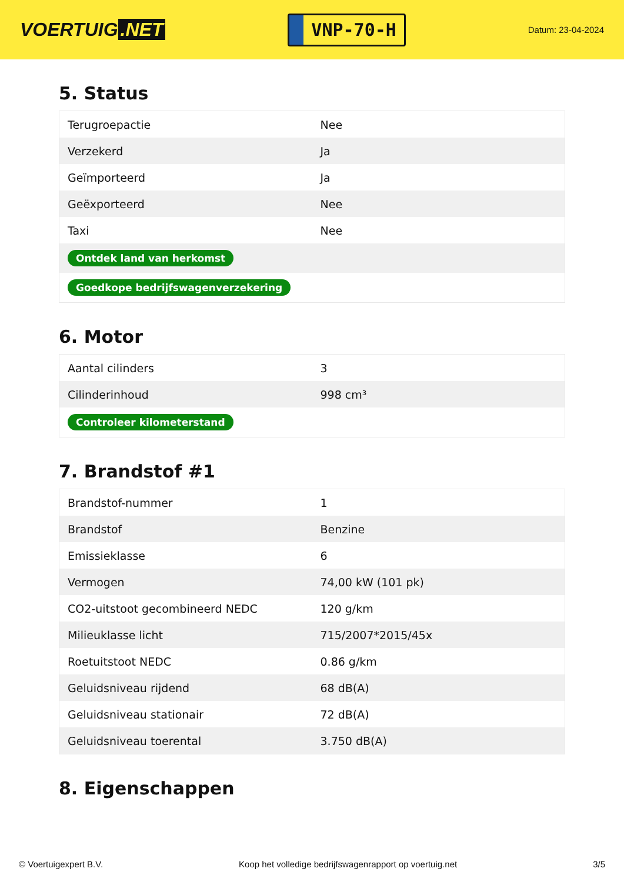VOERTUIG.NET
VNP-70-H
Datum: 23-04-2024
5. Status
| Terugroepactie | Nee |
| Verzekerd | Ja |
| Geïmporteerd | Ja |
| Geëxporteerd | Nee |
| Taxi | Nee |
| Ontdek land van herkomst | |
| Goedkope bedrijfswagenverzekering | |
6. Motor
| Aantal cilinders | 3 |
| Cilinderinhoud | 998 cm³ |
| Controleer kilometerstand | |
7. Brandstof #1
| Brandstof-nummer | 1 |
| Brandstof | Benzine |
| Emissieklasse | 6 |
| Vermogen | 74,00 kW (101 pk) |
| CO2-uitstoot gecombineerd NEDC | 120 g/km |
| Milieuklasse licht | 715/2007*2015/45x |
| Roetuitstoot NEDC | 0.86 g/km |
| Geluidsniveau rijdend | 68 dB(A) |
| Geluidsniveau stationair | 72 dB(A) |
| Geluidsniveau toerental | 3.750 dB(A) |
8. Eigenschappen
© Voertuigexpert B.V. Koop het volledige bedrijfswagenrapport op voertuig.net 3/5